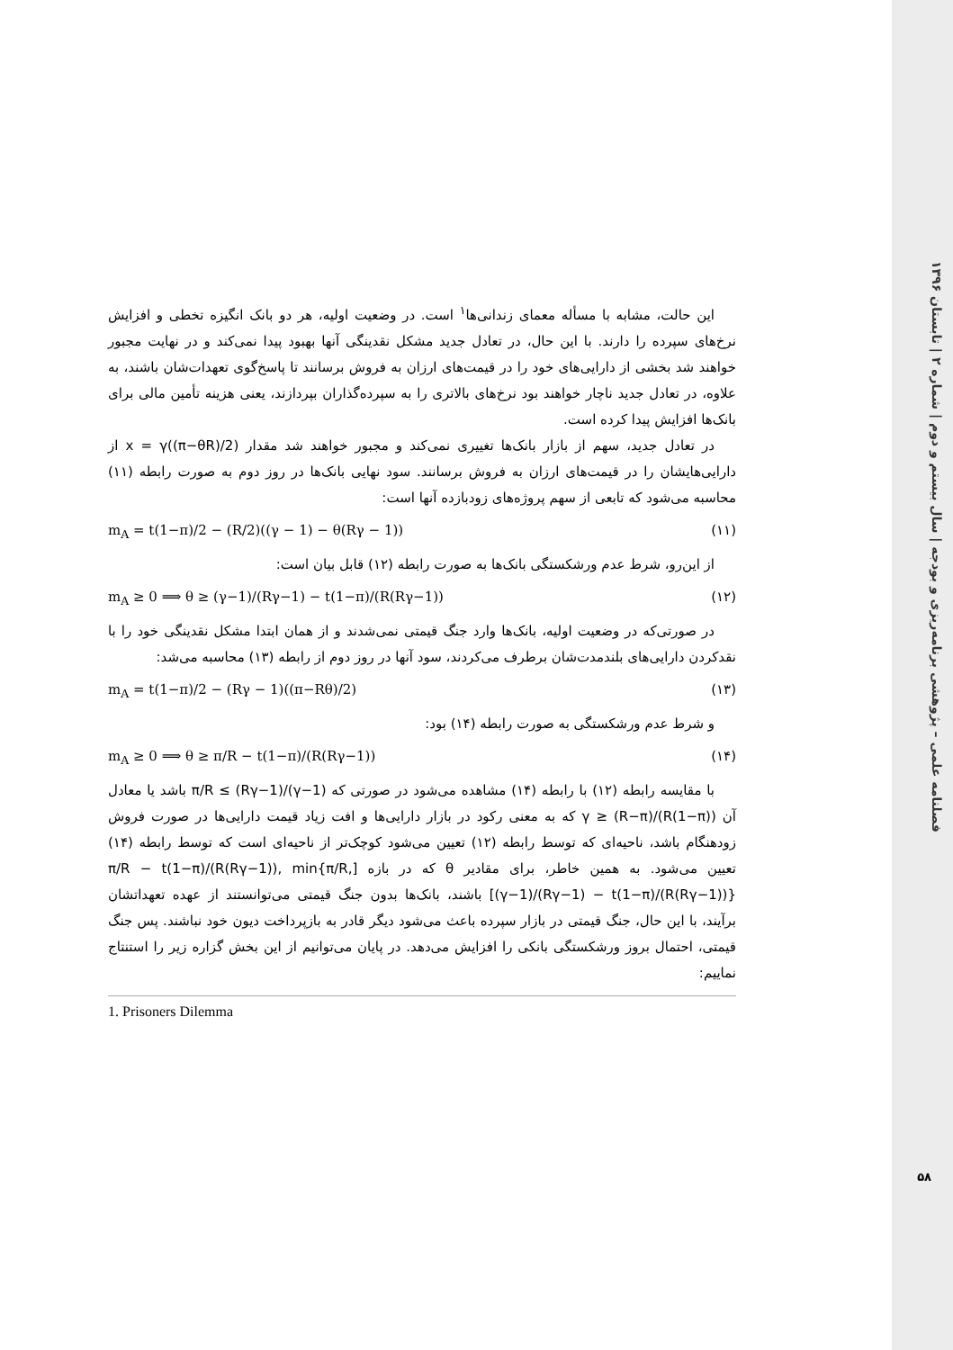فصلنامه علمی – پژوهشی برنامه‌ریزی و بودجه | سال بیستم و دوم | شماره ۲ | تابستان ۱۳۹۶
این حالت، مشابه با مسأله معمای زندانی‌ها<sup>۱</sup> است. در وضعیت اولیه، هر دو بانک انگیزه تخطی و افزایش نرخ‌های سپرده را دارند. با این حال، در تعادل جدید مشکل نقدینگی آنها بهبود پیدا نمی‌کند و در نهایت مجبور خواهند شد بخشی از دارایی‌های خود را در قیمت‌های ارزان به فروش برسانند تا پاسخ‌گوی تعهدات‌شان باشند، به علاوه، در تعادل جدید ناچار خواهند بود نرخ‌های بالاتری را به سپرده‌گذاران بپردازند، یعنی هزینه تأمین مالی برای بانک‌ها افزایش پیدا کرده است.
در تعادل جدید، سهم از بازار بانک‌ها تغییری نمی‌کند و مجبور خواهند شد مقدار x = γ((π−θR)/2) از دارایی‌هایشان را در قیمت‌های ارزان به فروش برسانند. سود نهایی بانک‌ها در روز دوم به صورت رابطه (۱۱) محاسبه می‌شود که تابعی از سهم پروژه‌های زودبازده آنها است:
m<sub>A</sub> = t(1−π)/2 − (R/2)((γ − 1) − θ(Rγ − 1)) (۱۱)
از این‌رو، شرط عدم ورشکستگی بانک‌ها به صورت رابطه (۱۲) قابل بیان است:
m<sub>A</sub> ≥ 0 ⟹ θ ≥ (γ−1)/(Rγ−1) − t(1−π)/(R(Rγ−1)) (۱۲)
در صورتی‌که در وضعیت اولیه، بانک‌ها وارد جنگ قیمتی نمی‌شدند و از همان ابتدا مشکل نقدینگی خود را با نقدکردن دارایی‌های بلندمدت‌شان برطرف می‌کردند، سود آنها در روز دوم از رابطه (۱۳) محاسبه می‌شد:
m<sub>A</sub> = t(1−π)/2 − (Rγ − 1)((π−Rθ)/2) (۱۳)
و شرط عدم ورشکستگی به صورت رابطه (۱۴) بود:
m<sub>A</sub> ≥ 0 ⟹ θ ≥ π/R − t(1−π)/(R(Rγ−1)) (۱۴)
با مقایسه رابطه (۱۲) با رابطه (۱۴) مشاهده می‌شود در صورتی که (γ−1)/(Rγ−1) ≥ π/R باشد یا معادل آن γ ≥ (R−π)/(R(1−π)) که به معنی رکود در بازار دارایی‌ها و افت زیاد قیمت دارایی‌ها در صورت فروش زودهنگام باشد، ناحیه‌ای که توسط رابطه (۱۲) تعیین می‌شود کوچک‌تر از ناحیه‌ای است که توسط رابطه (۱۴) تعیین می‌شود. به همین خاطر، برای مقادیر θ که در بازه [π/R − t(1−π)/(R(Rγ−1)), min{π/R, (γ−1)/(Rγ−1) − t(1−π)/(R(Rγ−1))}] باشند، بانک‌ها بدون جنگ قیمتی می‌توانستند از عهده تعهداتشان برآیند، با این حال، جنگ قیمتی در بازار سپرده باعث می‌شود دیگر قادر به بازپرداخت دیون خود نباشند. پس جنگ قیمتی، احتمال بروز ورشکستگی بانکی را افزایش می‌دهد. در پایان می‌توانیم از این بخش گزاره زیر را استنتاج نماییم:
1. Prisoners Dilemma
۵۸